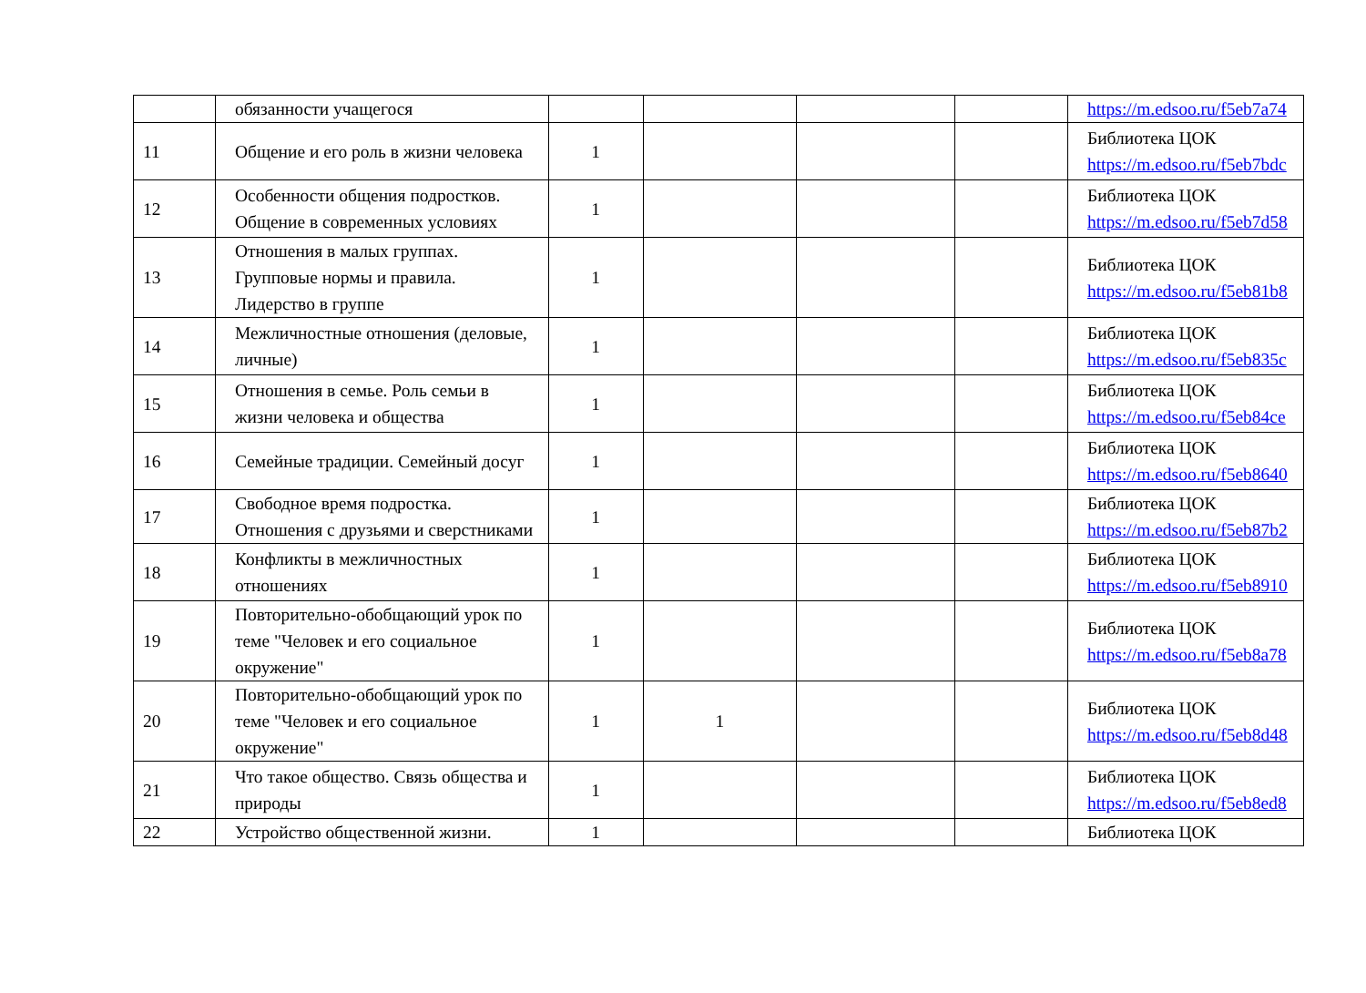| | обязанности учащегося | | | | | https://m.edsoo.ru/f5eb7a74 |
| 11 | Общение и его роль в жизни человека | 1 | | | | Библиотека ЦОК https://m.edsoo.ru/f5eb7bdc |
| 12 | Особенности общения подростков. Общение в современных условиях | 1 | | | | Библиотека ЦОК https://m.edsoo.ru/f5eb7d58 |
| 13 | Отношения в малых группах. Групповые нормы и правила. Лидерство в группе | 1 | | | | Библиотека ЦОК https://m.edsoo.ru/f5eb81b8 |
| 14 | Межличностные отношения (деловые, личные) | 1 | | | | Библиотека ЦОК https://m.edsoo.ru/f5eb835c |
| 15 | Отношения в семье. Роль семьи в жизни человека и общества | 1 | | | | Библиотека ЦОК https://m.edsoo.ru/f5eb84ce |
| 16 | Семейные традиции. Семейный досуг | 1 | | | | Библиотека ЦОК https://m.edsoo.ru/f5eb8640 |
| 17 | Свободное время подростка. Отношения с друзьями и сверстниками | 1 | | | | Библиотека ЦОК https://m.edsoo.ru/f5eb87b2 |
| 18 | Конфликты в межличностных отношениях | 1 | | | | Библиотека ЦОК https://m.edsoo.ru/f5eb8910 |
| 19 | Повторительно-обобщающий урок по теме "Человек и его социальное окружение" | 1 | | | | Библиотека ЦОК https://m.edsoo.ru/f5eb8a78 |
| 20 | Повторительно-обобщающий урок по теме "Человек и его социальное окружение" | 1 | 1 | | | Библиотека ЦОК https://m.edsoo.ru/f5eb8d48 |
| 21 | Что такое общество. Связь общества и природы | 1 | | | | Библиотека ЦОК https://m.edsoo.ru/f5eb8ed8 |
| 22 | Устройство общественной жизни. | 1 | | | | Библиотека ЦОК |